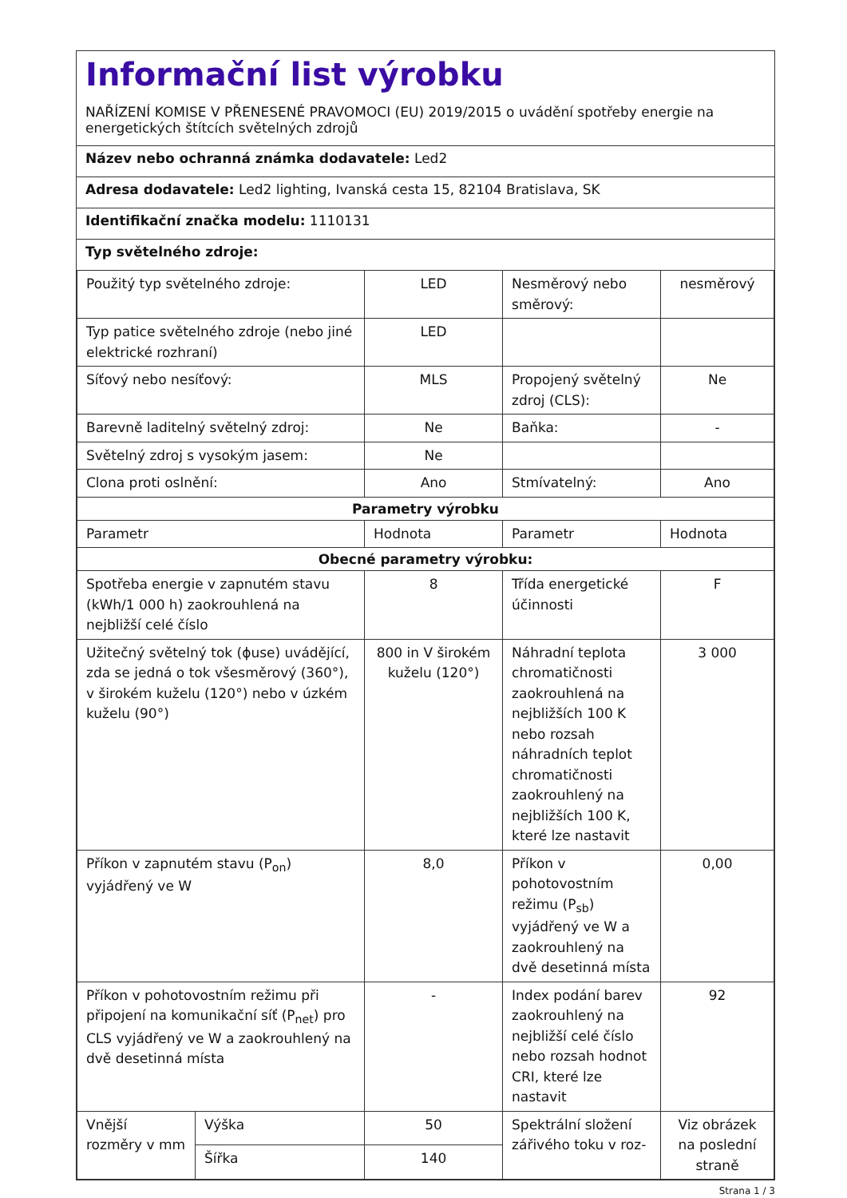Informační list výrobku
NAŘÍZENÍ KOMISE V PŘENESENÉ PRAVOMOCI (EU) 2019/2015 o uvádění spotřeby energie na energetických štítcích světelných zdrojů
Název nebo ochranná známka dodavatele: Led2
Adresa dodavatele: Led2 lighting, Ivanská cesta 15, 82104 Bratislava, SK
Identifikační značka modelu: 1110131
Typ světelného zdroje:
| Použitý typ světelného zdroje: | | LED | Nesměrový nebo směrový: | nesměrový |
| Typ patice světelného zdroje (nebo jiné elektrické rozhraní) | | LED | | |
| Síťový nebo nesíťový: | | MLS | Propojený světelný zdroj (CLS): | Ne |
| Barevně laditelný světelný zdroj: | | Ne | Baňka: | - |
| Světelný zdroj s vysokým jasem: | | Ne | | |
| Clona proti oslnění: | | Ano | Stmívatelný: | Ano |
| Parametry výrobku | | | | |
| Parametr | | Hodnota | Parametr | Hodnota |
| Obecné parametry výrobku: | | | | |
| Spotřeba energie v zapnutém stavu (kWh/1 000 h) zaokrouhlená na nejbližší celé číslo | | 8 | Třída energetické účinnosti | F |
| Užitečný světelný tok (ɸuse) uvádějící, zda se jedná o tok všesměrový (360°), v širokém kuželu (120°) nebo v úzkém kuželu (90°) | | 800 in V širokém kuželu (120°) | Náhradní teplota chromatičnosti zaokrouhlená na nejbližších 100 K nebo rozsah náhradních teplot chromatičnosti zaokrouhlený na nejbližších 100 K, které lze nastavit | 3 000 |
| Příkon v zapnutém stavu (P<sub>on</sub>) vyjádřený ve W | | 8,0 | Příkon v pohotovostním režimu (P<sub>sb</sub>) vyjádřený ve W a zaokrouhlený na dvě desetinná místa | 0,00 |
| Příkon v pohotovostním režimu při připojení na komunikační síť (P<sub>net</sub>) pro CLS vyjádřený ve W a zaokrouhlený na dvě desetinná místa | | - | Index podání barev zaokrouhlený na nejbližší celé číslo nebo rozsah hodnot CRI, které lze nastavit | 92 |
| Vnější rozměry v mm | Výška | 50 | Spektrální složení zářivého toku v roz- | Viz obrázek na poslední straně |
| | Šířka | 140 | | |
Strana 1 / 3